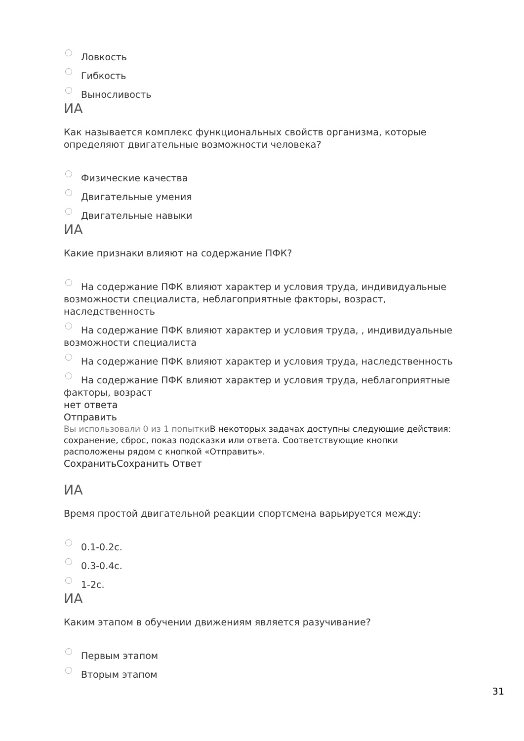Ловкость
Гибкость
Выносливость
ИА
Как называется комплекс функциональных свойств организма, которые определяют двигательные возможности человека?
Физические качества
Двигательные умения
Двигательные навыки
ИА
Какие признаки влияют на содержание ПФК?
На содержание ПФК влияют характер и условия труда, индивидуальные возможности специалиста, неблагоприятные факторы, возраст, наследственность
На содержание ПФК влияют характер и условия труда, , индивидуальные возможности специалиста
На содержание ПФК влияют характер и условия труда, наследственность
На содержание ПФК влияют характер и условия труда, неблагоприятные факторы, возраст
нет ответа
Отправить
Вы использовали 0 из 1 попытки В некоторых задачах доступны следующие действия: сохранение, сброс, показ подсказки или ответа. Соответствующие кнопки расположены рядом с кнопкой «Отправить».
СохранитьСохранить Ответ
ИА
Время простой двигательной реакции спортсмена варьируется между:
0.1-0.2с.
0.3-0.4с.
1-2с.
ИА
Каким этапом в обучении движениям является разучивание?
Первым этапом
Вторым этапом
31